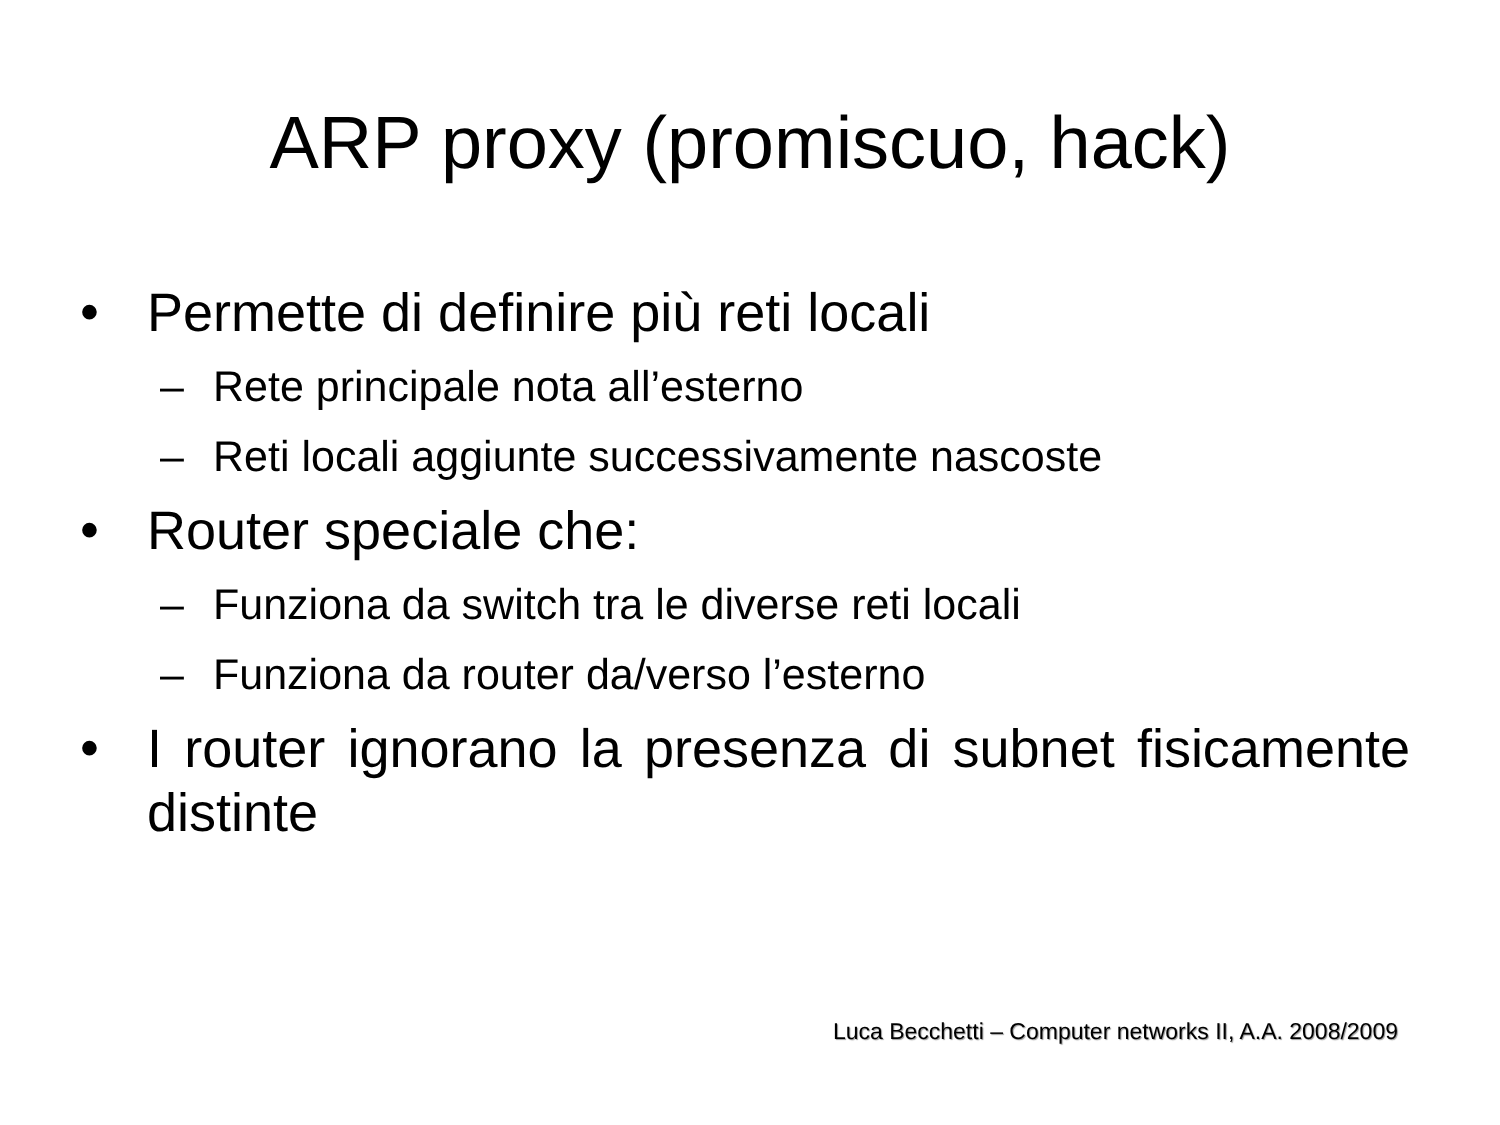ARP proxy (promiscuo, hack)
• Permette di definire più reti locali
– Rete principale nota all’esterno
– Reti locali aggiunte successivamente nascoste
• Router speciale che:
– Funziona da switch tra le diverse reti locali
– Funziona da router da/verso l’esterno
• I router ignorano la presenza di subnet fisicamente distinte
Luca Becchetti – Computer networks II, A.A. 2008/2009